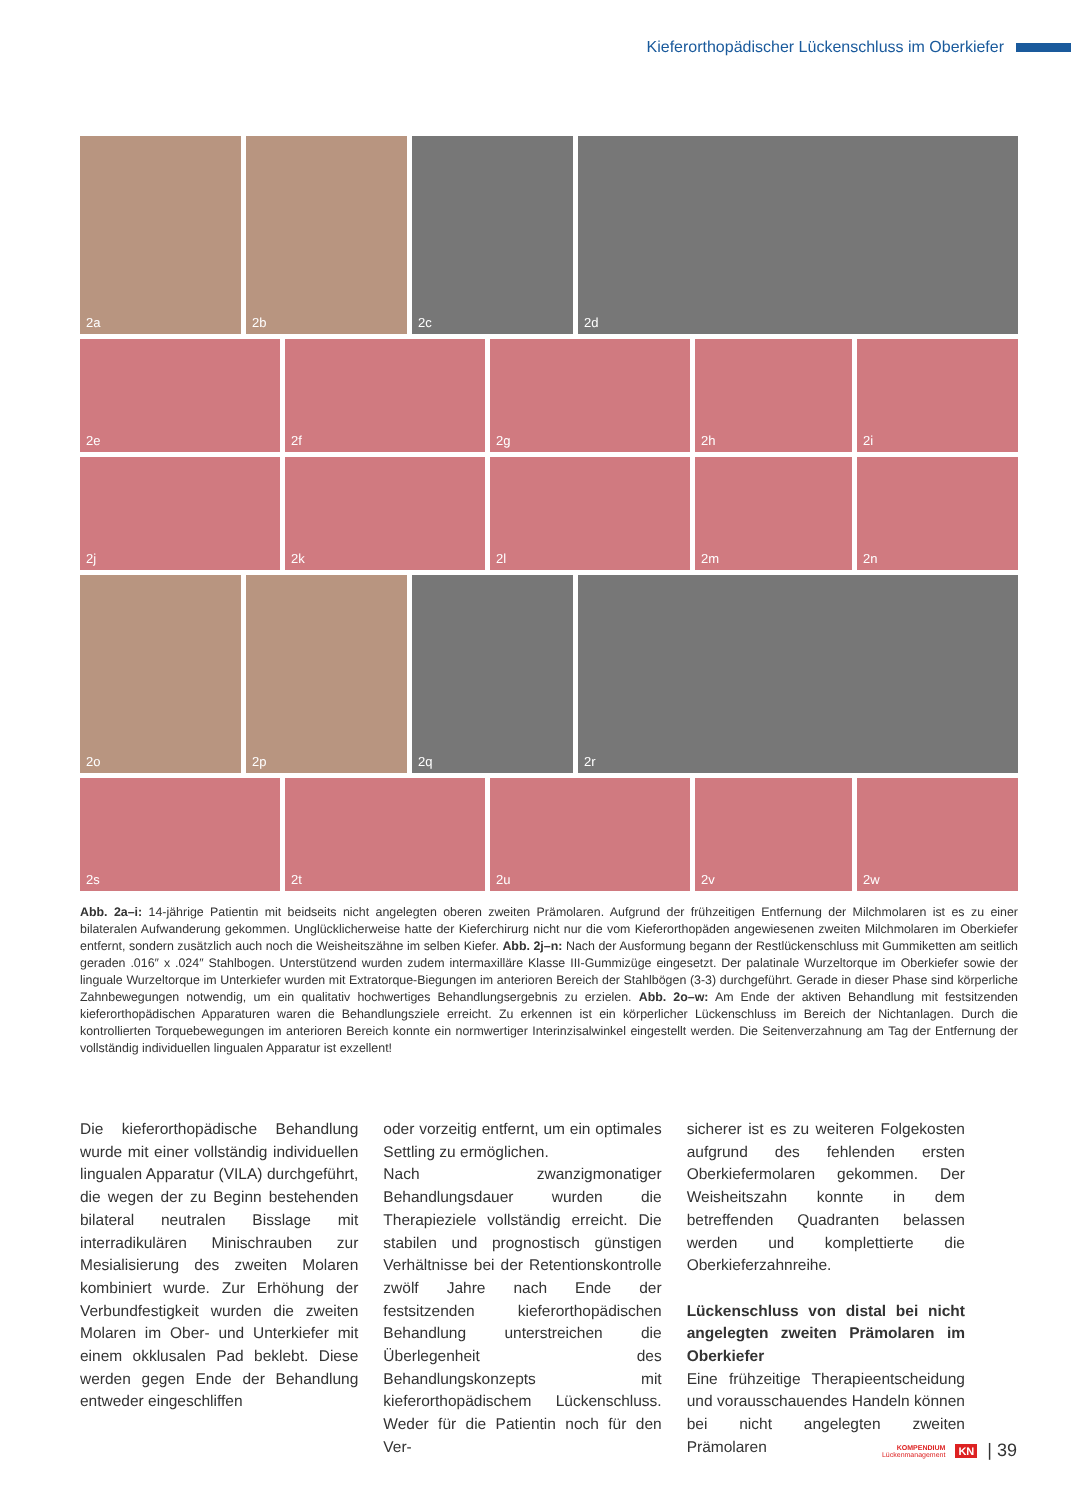Kieferorthopädischer Lückenschluss im Oberkiefer
2a
2b
2c
2d
2e
2f
2g
2h
2i
2j
2k
2l
2m
2n
2o
2p
2q
2r
2s
2t
2u
2v
2w
Abb. 2a–i: 14-jährige Patientin mit beidseits nicht angelegten oberen zweiten Prämolaren. Aufgrund der frühzeitigen Entfernung der Milchmolaren ist es zu einer bilateralen Aufwanderung gekommen. Unglücklicherweise hatte der Kieferchirurg nicht nur die vom Kieferorthopäden angewiesenen zweiten Milchmolaren im Oberkiefer entfernt, sondern zusätzlich auch noch die Weisheitszähne im selben Kiefer. Abb. 2j–n: Nach der Ausformung begann der Restlückenschluss mit Gummiketten am seitlich geraden .016″ x .024″ Stahlbogen. Unterstützend wurden zudem intermaxilläre Klasse III-Gummizüge eingesetzt. Der palatinale Wurzeltorque im Oberkiefer sowie der linguale Wurzeltorque im Unterkiefer wurden mit Extratorque-Biegungen im anterioren Bereich der Stahlbögen (3-3) durchgeführt. Gerade in dieser Phase sind körperliche Zahnbewegungen notwendig, um ein qualitativ hochwertiges Behandlungsergebnis zu erzielen. Abb. 2o–w: Am Ende der aktiven Behandlung mit festsitzenden kieferorthopädischen Apparaturen waren die Behandlungsziele erreicht. Zu erkennen ist ein körperlicher Lückenschluss im Bereich der Nichtanlagen. Durch die kontrollierten Torquebewegungen im anterioren Bereich konnte ein normwertiger Interinzisalwinkel eingestellt werden. Die Seitenverzahnung am Tag der Entfernung der vollständig individuellen lingualen Apparatur ist exzellent!
Die kieferorthopädische Behandlung wurde mit einer vollständig individuellen lingualen Apparatur (VILA) durchgeführt, die wegen der zu Beginn bestehenden bilateral neutralen Bisslage mit interradikulären Minischrauben zur Mesialisierung des zweiten Molaren kombiniert wurde. Zur Erhöhung der Verbundfestigkeit wurden die zweiten Molaren im Ober- und Unterkiefer mit einem okklusalen Pad beklebt. Diese werden gegen Ende der Behandlung entweder eingeschliffen
oder vorzeitig entfernt, um ein optimales Settling zu ermöglichen.
Nach zwanzigmonatiger Behandlungsdauer wurden die Therapieziele vollständig erreicht. Die stabilen und prognostisch günstigen Verhältnisse bei der Retentionskontrolle zwölf Jahre nach Ende der festsitzenden kieferorthopädischen Behandlung unterstreichen die Überlegenheit des Behandlungskonzepts mit kieferorthopädischem Lückenschluss. Weder für die Patientin noch für den Ver-
sicherer ist es zu weiteren Folgekosten aufgrund des fehlenden ersten Oberkiefermolaren gekommen. Der Weisheitszahn konnte in dem betreffenden Quadranten belassen werden und komplettierte die Oberkieferzahnreihe.
Lückenschluss von distal bei nicht angelegten zweiten Prämolaren im Oberkiefer
Eine frühzeitige Therapieentscheidung und vorausschauendes Handeln können bei nicht angelegten zweiten Prämolaren
KOMPENDIUM
Lückenmanagement
KN | 39